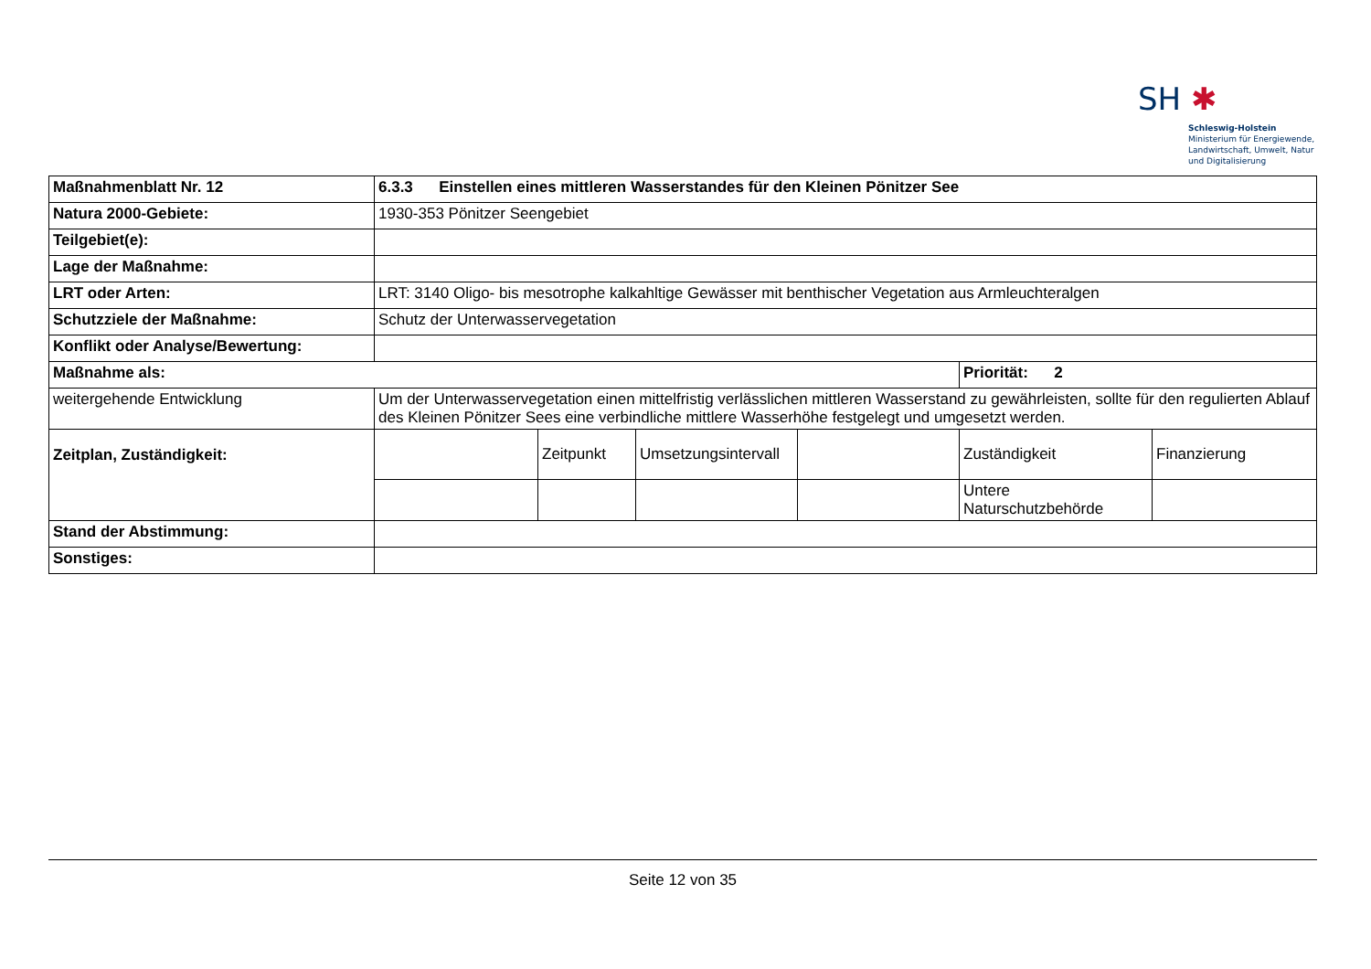SH ✱
Schleswig-Holstein
Ministerium für Energiewende,
Landwirtschaft, Umwelt, Natur
und Digitalisierung
| Maßnahmenblatt Nr. 12 | 6.3.3 Einstellen eines mittleren Wasserstandes für den Kleinen Pönitzer See | | | | | |
| Natura 2000-Gebiete: | 1930-353 Pönitzer Seengebiet | | | | | |
| Teilgebiet(e): | | | | | | |
| Lage der Maßnahme: | | | | | | |
| LRT oder Arten: | LRT: 3140 Oligo- bis mesotrophe kalkahltige Gewässer mit benthischer Vegetation aus Armleuchteralgen | | | | | |
| Schutzziele der Maßnahme: | Schutz der Unterwasservegetation | | | | | |
| Konflikt oder Analyse/Bewertung: | | | | | | |
| Maßnahme als: | | | | | Priorität: 2 | |
| weitergehende Entwicklung | Um der Unterwasservegetation einen mittelfristig verlässlichen mittleren Wasserstand zu gewährleisten, sollte für den regulierten Ablauf des Kleinen Pönitzer Sees eine verbindliche mittlere Wasserhöhe festgelegt und umgesetzt werden. | | | | | |
| Zeitplan, Zuständigkeit: | | Zeitpunkt | Umsetzungsintervall | | Zuständigkeit | Finanzierung |
| | | | | | Untere Naturschutzbehörde | |
| Stand der Abstimmung: | | | | | | |
| Sonstiges: | | | | | | |
Seite 12 von 35